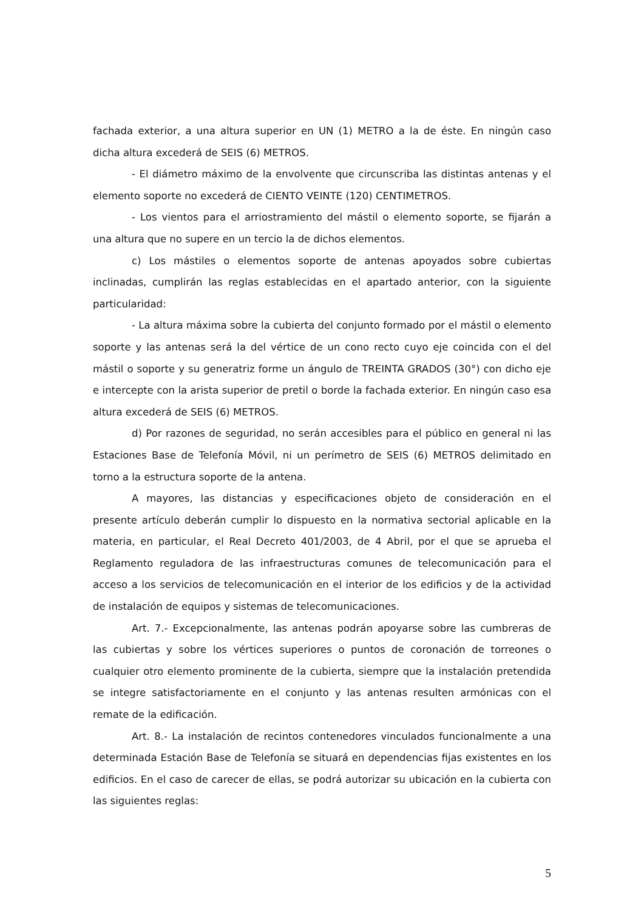fachada exterior, a una altura superior en UN (1) METRO a la de éste. En ningún caso dicha altura excederá de SEIS (6) METROS.
- El diámetro máximo de la envolvente que circunscriba las distintas antenas y el elemento soporte no excederá de CIENTO VEINTE (120) CENTIMETROS.
- Los vientos para el arriostramiento del mástil o elemento soporte, se fijarán a una altura que no supere en un tercio la de dichos elementos.
c) Los mástiles o elementos soporte de antenas apoyados sobre cubiertas inclinadas, cumplirán las reglas establecidas en el apartado anterior, con la siguiente particularidad:
- La altura máxima sobre la cubierta del conjunto formado por el mástil o elemento soporte y las antenas será la del vértice de un cono recto cuyo eje coincida con el del mástil o soporte y su generatriz forme un ángulo de TREINTA GRADOS (30°) con dicho eje e intercepte con la arista superior de pretil o borde la fachada exterior. En ningún caso esa altura excederá de SEIS (6) METROS.
d) Por razones de seguridad, no serán accesibles para el público en general ni las Estaciones Base de Telefonía Móvil, ni un perímetro de SEIS (6) METROS delimitado en torno a la estructura soporte de la antena.
A mayores, las distancias y especificaciones objeto de consideración en el presente artículo deberán cumplir lo dispuesto en la normativa sectorial aplicable en la materia, en particular, el Real Decreto 401/2003, de 4 Abril, por el que se aprueba el Reglamento reguladora de las infraestructuras comunes de telecomunicación para el acceso a los servicios de telecomunicación en el interior de los edificios y de la actividad de instalación de equipos y sistemas de telecomunicaciones.
Art. 7.- Excepcionalmente, las antenas podrán apoyarse sobre las cumbreras de las cubiertas y sobre los vértices superiores o puntos de coronación de torreones o cualquier otro elemento prominente de la cubierta, siempre que la instalación pretendida se integre satisfactoriamente en el conjunto y las antenas resulten armónicas con el remate de la edificación.
Art. 8.- La instalación de recintos contenedores vinculados funcionalmente a una determinada Estación Base de Telefonía se situará en dependencias fijas existentes en los edificios. En el caso de carecer de ellas, se podrá autorizar su ubicación en la cubierta con las siguientes reglas:
5